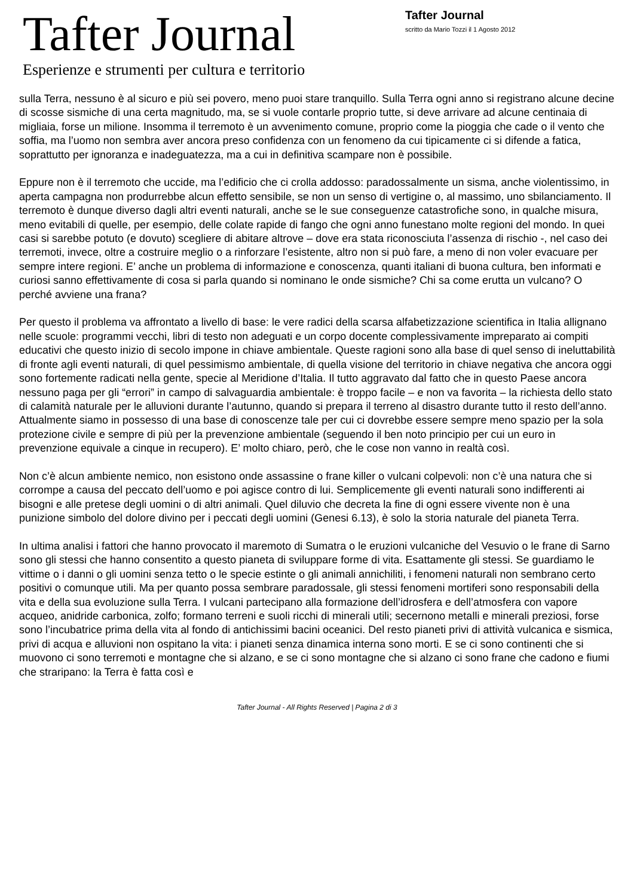Tafter Journal
Esperienze e strumenti per cultura e territorio
Tafter Journal
scritto da Mario Tozzi il 1 Agosto 2012
sulla Terra, nessuno è al sicuro e più sei povero, meno puoi stare tranquillo. Sulla Terra ogni anno si registrano alcune decine di scosse sismiche di una certa magnitudo, ma, se si vuole contarle proprio tutte, si deve arrivare ad alcune centinaia di migliaia, forse un milione. Insomma il terremoto è un avvenimento comune, proprio come la pioggia che cade o il vento che soffia, ma l’uomo non sembra aver ancora preso confidenza con un fenomeno da cui tipicamente ci si difende a fatica, soprattutto per ignoranza e inadeguatezza, ma a cui in definitiva scampare non è possibile.
Eppure non è il terremoto che uccide, ma l’edificio che ci crolla addosso: paradossalmente un sisma, anche violentissimo, in aperta campagna non produrrebbe alcun effetto sensibile, se non un senso di vertigine o, al massimo, uno sbilanciamento. Il terremoto è dunque diverso dagli altri eventi naturali, anche se le sue conseguenze catastrofiche sono, in qualche misura, meno evitabili di quelle, per esempio, delle colate rapide di fango che ogni anno funestano molte regioni del mondo. In quei casi si sarebbe potuto (e dovuto) scegliere di abitare altrove – dove era stata riconosciuta l’assenza di rischio -, nel caso dei terremoti, invece, oltre a costruire meglio o a rinforzare l’esistente, altro non si può fare, a meno di non voler evacuare per sempre intere regioni. E’ anche un problema di informazione e conoscenza, quanti italiani di buona cultura, ben informati e curiosi sanno effettivamente di cosa si parla quando si nominano le onde sismiche? Chi sa come erutta un vulcano? O perché avviene una frana?
Per questo il problema va affrontato a livello di base: le vere radici della scarsa alfabetizzazione scientifica in Italia allignano nelle scuole: programmi vecchi, libri di testo non adeguati e un corpo docente complessivamente impreparato ai compiti educativi che questo inizio di secolo impone in chiave ambientale. Queste ragioni sono alla base di quel senso di ineluttabilità di fronte agli eventi naturali, di quel pessimismo ambientale, di quella visione del territorio in chiave negativa che ancora oggi sono fortemente radicati nella gente, specie al Meridione d’Italia. Il tutto aggravato dal fatto che in questo Paese ancora nessuno paga per gli “errori” in campo di salvaguardia ambientale: è troppo facile – e non va favorita – la richiesta dello stato di calamità naturale per le alluvioni durante l’autunno, quando si prepara il terreno al disastro durante tutto il resto dell’anno. Attualmente siamo in possesso di una base di conoscenze tale per cui ci dovrebbe essere sempre meno spazio per la sola protezione civile e sempre di più per la prevenzione ambientale (seguendo il ben noto principio per cui un euro in prevenzione equivale a cinque in recupero). E’ molto chiaro, però, che le cose non vanno in realtà così.
Non c’è alcun ambiente nemico, non esistono onde assassine o frane killer o vulcani colpevoli: non c’è una natura che si corrompe a causa del peccato dell’uomo e poi agisce contro di lui. Semplicemente gli eventi naturali sono indifferenti ai bisogni e alle pretese degli uomini o di altri animali. Quel diluvio che decreta la fine di ogni essere vivente non è una punizione simbolo del dolore divino per i peccati degli uomini (Genesi 6.13), è solo la storia naturale del pianeta Terra.
In ultima analisi i fattori che hanno provocato il maremoto di Sumatra o le eruzioni vulcaniche del Vesuvio o le frane di Sarno sono gli stessi che hanno consentito a questo pianeta di sviluppare forme di vita. Esattamente gli stessi. Se guardiamo le vittime o i danni o gli uomini senza tetto o le specie estinte o gli animali annichiliti, i fenomeni naturali non sembrano certo positivi o comunque utili. Ma per quanto possa sembrare paradossale, gli stessi fenomeni mortiferi sono responsabili della vita e della sua evoluzione sulla Terra. I vulcani partecipano alla formazione dell’idrosfera e dell’atmosfera con vapore acqueo, anidride carbonica, zolfo; formano terreni e suoli ricchi di minerali utili; secernono metalli e minerali preziosi, forse sono l’incubatrice prima della vita al fondo di antichissimi bacini oceanici. Del resto pianeti privi di attività vulcanica e sismica, privi di acqua e alluvioni non ospitano la vita: i pianeti senza dinamica interna sono morti. E se ci sono continenti che si muovono ci sono terremoti e montagne che si alzano, e se ci sono montagne che si alzano ci sono frane che cadono e fiumi che straripano: la Terra è fatta così e
Tafter Journal - All Rights Reserved | Pagina 2 di 3